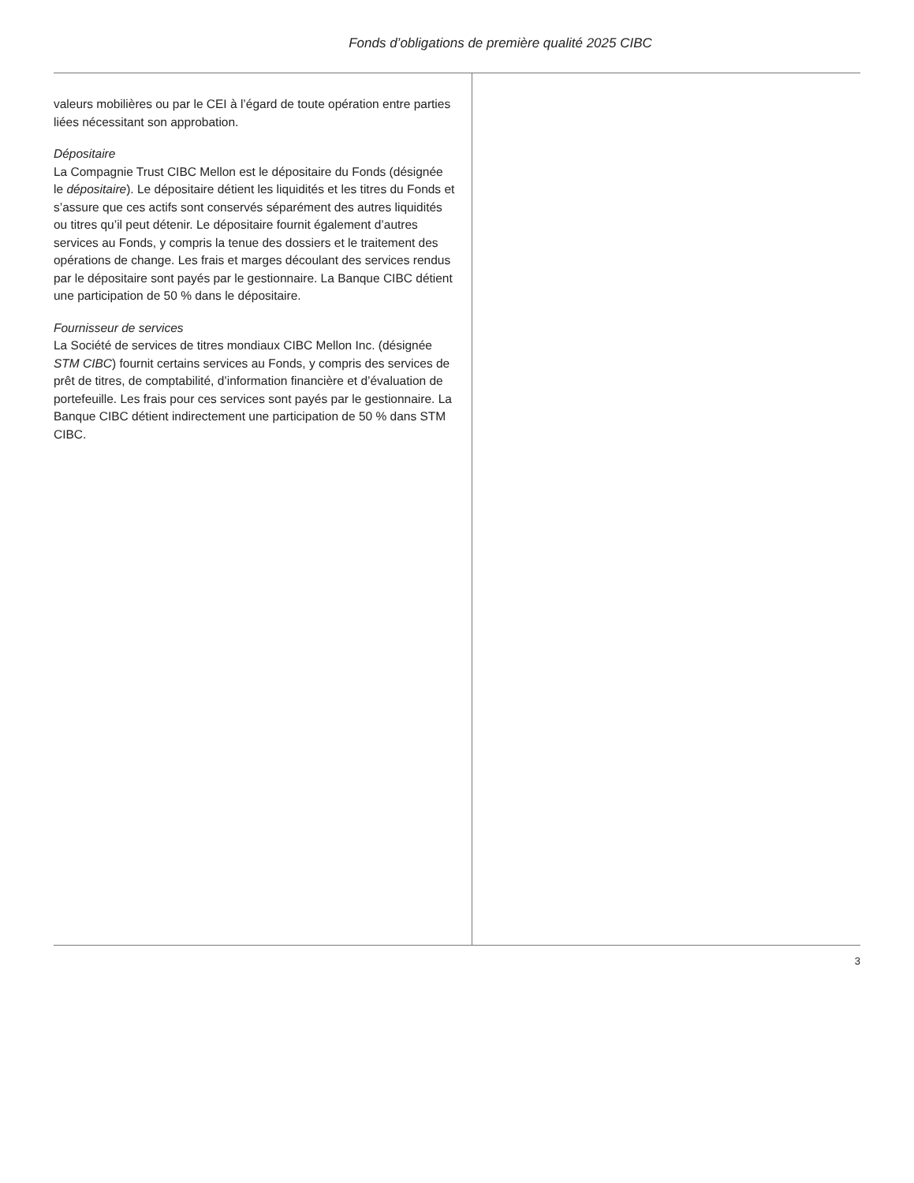Fonds d’obligations de première qualité 2025 CIBC
valeurs mobilières ou par le CEI à l’égard de toute opération entre parties liées nécessitant son approbation.
Dépositaire
La Compagnie Trust CIBC Mellon est le dépositaire du Fonds (désignée le dépositaire). Le dépositaire détient les liquidités et les titres du Fonds et s’assure que ces actifs sont conservés séparément des autres liquidités ou titres qu’il peut détenir. Le dépositaire fournit également d’autres services au Fonds, y compris la tenue des dossiers et le traitement des opérations de change. Les frais et marges découlant des services rendus par le dépositaire sont payés par le gestionnaire. La Banque CIBC détient une participation de 50 % dans le dépositaire.
Fournisseur de services
La Société de services de titres mondiaux CIBC Mellon Inc. (désignée STM CIBC) fournit certains services au Fonds, y compris des services de prêt de titres, de comptabilité, d’information financière et d’évaluation de portefeuille. Les frais pour ces services sont payés par le gestionnaire. La Banque CIBC détient indirectement une participation de 50 % dans STM CIBC.
3